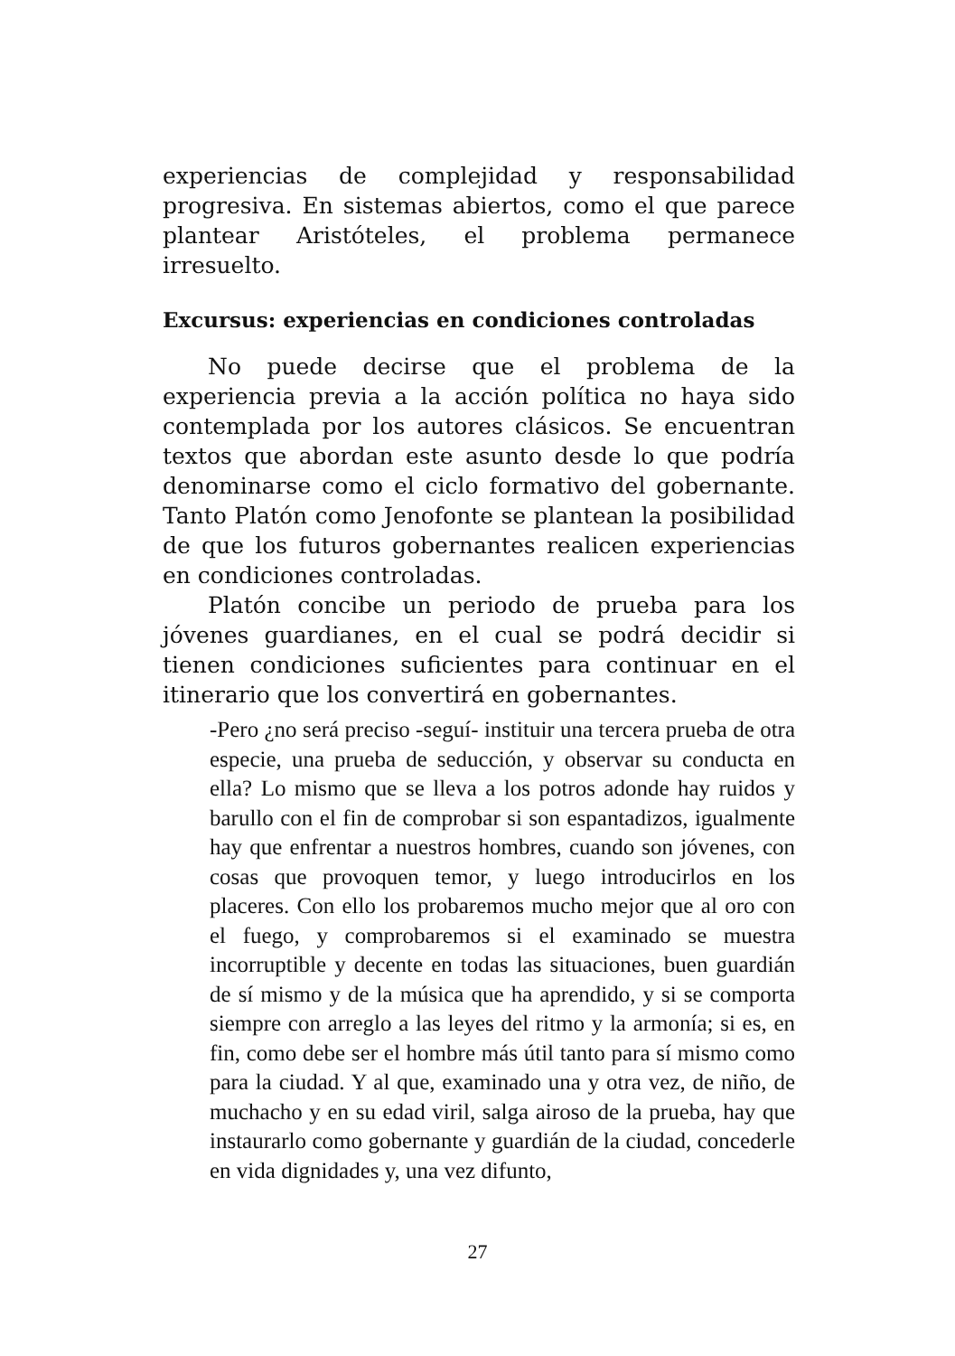experiencias de complejidad y responsabilidad progresiva. En sistemas abiertos, como el que parece plantear Aristóteles, el problema permanece irresuelto.
Excursus: experiencias en condiciones controladas
No puede decirse que el problema de la experiencia previa a la acción política no haya sido contemplada por los autores clásicos. Se encuentran textos que abordan este asunto desde lo que podría denominarse como el ciclo formativo del gobernante. Tanto Platón como Jenofonte se plantean la posibilidad de que los futuros gobernantes realicen experiencias en condiciones controladas.
Platón concibe un periodo de prueba para los jóvenes guardianes, en el cual se podrá decidir si tienen condiciones suficientes para continuar en el itinerario que los convertirá en gobernantes.
-Pero ¿no será preciso -seguí- instituir una tercera prueba de otra especie, una prueba de seducción, y observar su conducta en ella? Lo mismo que se lleva a los potros adonde hay ruidos y barullo con el fin de comprobar si son espantadizos, igualmente hay que enfrentar a nuestros hombres, cuando son jóvenes, con cosas que provoquen temor, y luego introducirlos en los placeres. Con ello los probaremos mucho mejor que al oro con el fuego, y comprobaremos si el examinado se muestra incorruptible y decente en todas las situaciones, buen guardián de sí mismo y de la música que ha aprendido, y si se comporta siempre con arreglo a las leyes del ritmo y la armonía; si es, en fin, como debe ser el hombre más útil tanto para sí mismo como para la ciudad. Y al que, examinado una y otra vez, de niño, de muchacho y en su edad viril, salga airoso de la prueba, hay que instaurarlo como gobernante y guardián de la ciudad, concederle en vida dignidades y, una vez difunto,
27